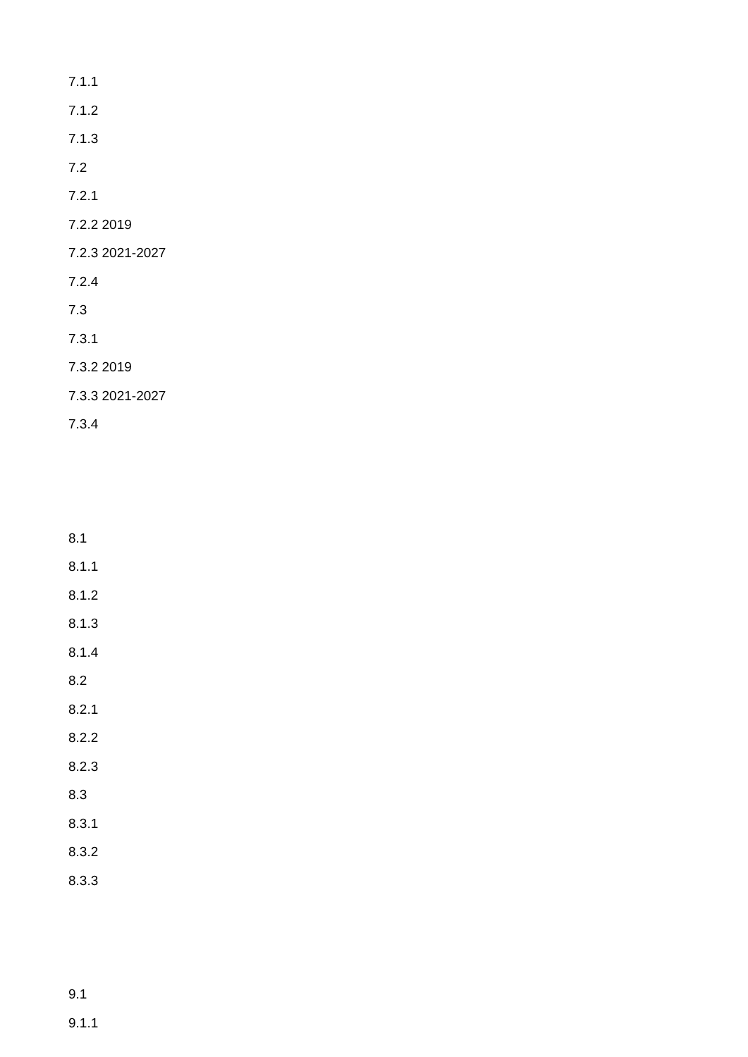7.1.1
7.1.2
7.1.3
7.2
7.2.1
7.2.2 2019
7.2.3 2021-2027
7.2.4
7.3
7.3.1
7.3.2 2019
7.3.3 2021-2027
7.3.4
8.1
8.1.1
8.1.2
8.1.3
8.1.4
8.2
8.2.1
8.2.2
8.2.3
8.3
8.3.1
8.3.2
8.3.3
9.1
9.1.1